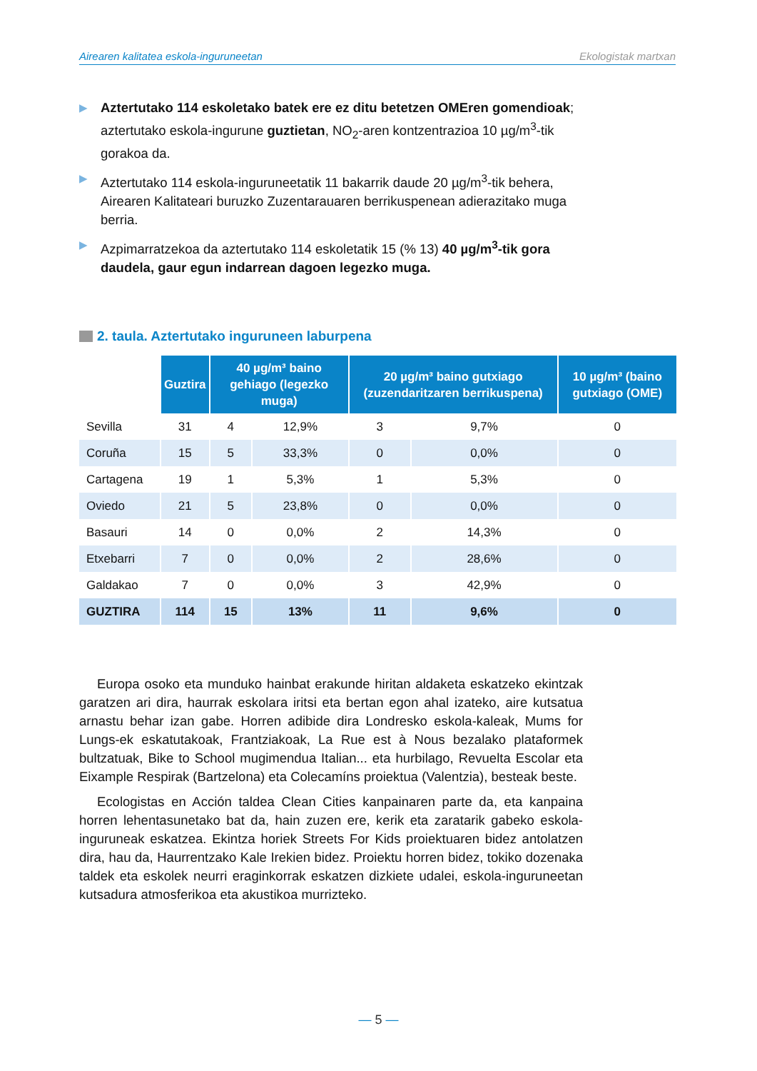Airearen kalitatea eskola-inguruneetan Ekologistak martxan
▶ Aztertutako 114 eskoletako batek ere ez ditu betetzen OMEren gomendioak; aztertutako eskola-ingurune guztietan, NO<sub>2</sub>-aren kontzentrazioa 10 µg/m<sup>3</sup>-tik gorakoa da.
▶ Aztertutako 114 eskola-inguruneetatik 11 bakarrik daude 20 µg/m<sup>3</sup>-tik behera, Airearen Kalitateari buruzko Zuzentarauaren berrikuspenean adierazitako muga berria.
▶ Azpimarratzekoa da aztertutako 114 eskoletatik 15 (% 13) 40 µg/m<sup>3</sup>-tik gora daudela, gaur egun indarrean dagoen legezko muga.
2. taula. Aztertutako inguruneen laburpena
| | Guztira | 40 µg/m³ baino gehiago (legezko muga) | | 20 µg/m³ baino gutxiago (zuzendaritzaren berrikuspena) | | 10 µg/m³ (baino gutxiago (OME) |
| --- | --- | --- | --- | --- | --- | --- |
| Sevilla | 31 | 4 | 12,9% | 3 | 9,7% | 0 |
| Coruña | 15 | 5 | 33,3% | 0 | 0,0% | 0 |
| Cartagena | 19 | 1 | 5,3% | 1 | 5,3% | 0 |
| Oviedo | 21 | 5 | 23,8% | 0 | 0,0% | 0 |
| Basauri | 14 | 0 | 0,0% | 2 | 14,3% | 0 |
| Etxebarri | 7 | 0 | 0,0% | 2 | 28,6% | 0 |
| Galdakao | 7 | 0 | 0,0% | 3 | 42,9% | 0 |
| GUZTIRA | 114 | 15 | 13% | 11 | 9,6% | 0 |
Europa osoko eta munduko hainbat erakunde hiritan aldaketa eskatzeko ekintzak garatzen ari dira, haurrak eskolara iritsi eta bertan egon ahal izateko, aire kutsatua arnastu behar izan gabe. Horren adibide dira Londresko eskola-kaleak, Mums for Lungs-ek eskatutakoak, Frantziakoak, La Rue est à Nous bezalako plataformek bultzatuak, Bike to School mugimendua Italian... eta hurbilago, Revuelta Escolar eta Eixample Respirak (Bartzelona) eta Colecamíns proiektua (Valentzia), besteak beste.
Ecologistas en Acción taldea Clean Cities kanpainaren parte da, eta kanpaina horren lehentasunetako bat da, hain zuzen ere, kerik eta zaratarik gabeko eskola-inguruneak eskatzea. Ekintza horiek Streets For Kids proiektuaren bidez antolatzen dira, hau da, Haurrentzako Kale Irekien bidez. Proiektu horren bidez, tokiko dozenaka taldek eta eskolek neurri eraginkorrak eskatzen dizkiete udalei, eskola-inguruneetan kutsadura atmosferikoa eta akustikoa murrizteko.
— 5 —